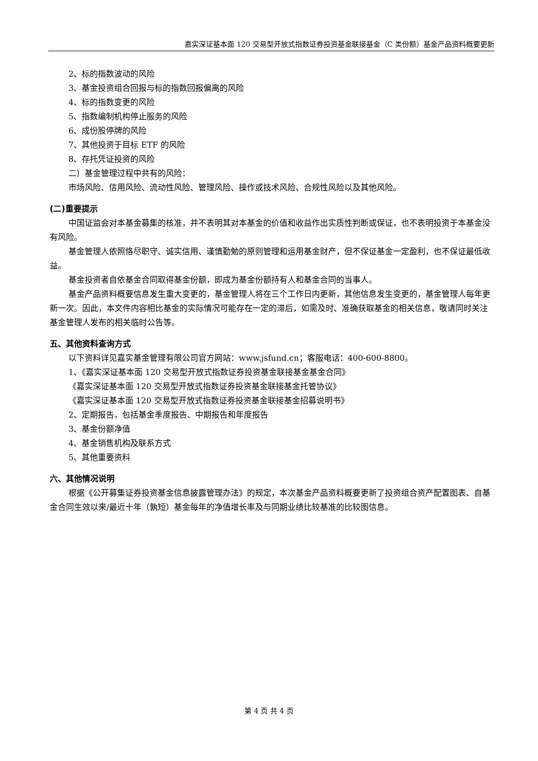嘉实深证基本面 120 交易型开放式指数证券投资基金联接基金（C 类份额）基金产品资料概要更新
2、标的指数波动的风险
3、基金投资组合回报与标的指数回报偏离的风险
4、标的指数变更的风险
5、指数编制机构停止服务的风险
6、成份股停牌的风险
7、其他投资于目标 ETF 的风险
8、存托凭证投资的风险
二）基金管理过程中共有的风险：
市场风险、信用风险、流动性风险、管理风险、操作或技术风险、合规性风险以及其他风险。
(二)重要提示
中国证监会对本基金募集的核准，并不表明其对本基金的价值和收益作出实质性判断或保证，也不表明投资于本基金没有风险。
基金管理人依照恪尽职守、诚实信用、谨慎勤勉的原则管理和运用基金财产，但不保证基金一定盈利，也不保证最低收益。
基金投资者自依基金合同取得基金份额，即成为基金份额持有人和基金合同的当事人。
基金产品资料概要信息发生重大变更的，基金管理人将在三个工作日内更新，其他信息发生变更的，基金管理人每年更新一次。因此，本文件内容相比基金的实际情况可能存在一定的滞后，如需及时、准确获取基金的相关信息，敬请同时关注基金管理人发布的相关临时公告等。
五、其他资料查询方式
以下资料详见嘉实基金管理有限公司官方网站：www.jsfund.cn；客服电话：400-600-8800。
1、《嘉实深证基本面 120 交易型开放式指数证券投资基金联接基金基金合同》
《嘉实深证基本面 120 交易型开放式指数证券投资基金联接基金托管协议》
《嘉实深证基本面 120 交易型开放式指数证券投资基金联接基金招募说明书》
2、定期报告，包括基金季度报告、中期报告和年度报告
3、基金份额净值
4、基金销售机构及联系方式
5、其他重要资料
六、其他情况说明
根据《公开募集证券投资基金信息披露管理办法》的规定，本次基金产品资料概要更新了投资组合资产配置图表、自基金合同生效以来/最近十年（孰短）基金每年的净值增长率及与同期业绩比较基准的比较图信息。
第 4 页 共 4 页